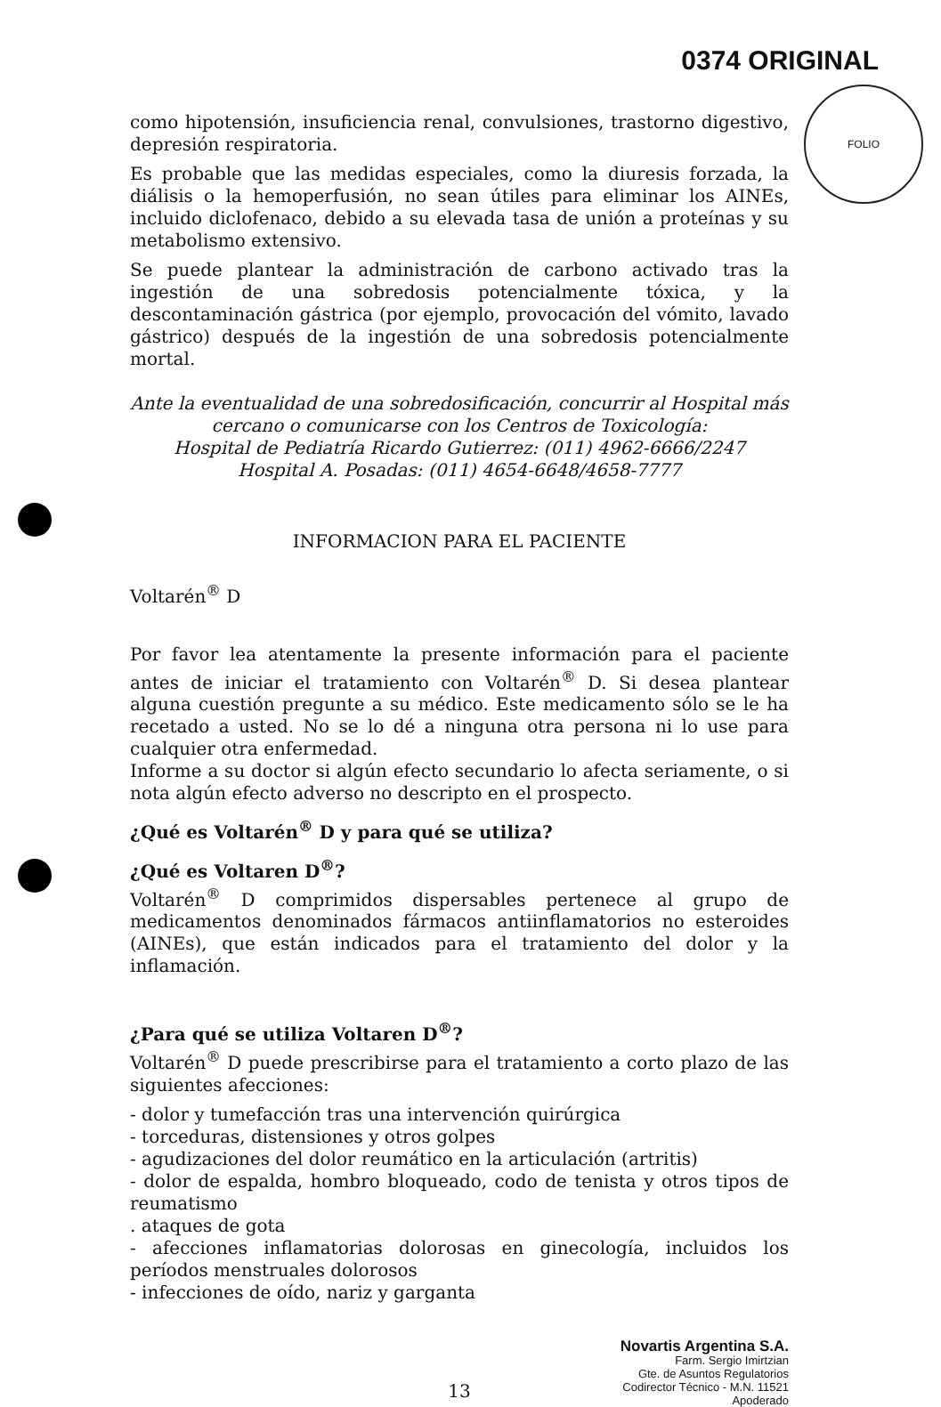FOLIO
0374 ORIGINAL
como hipotensión, insuficiencia renal, convulsiones, trastorno digestivo, depresión respiratoria.
Es probable que las medidas especiales, como la diuresis forzada, la diálisis o la hemoperfusión, no sean útiles para eliminar los AINEs, incluido diclofenaco, debido a su elevada tasa de unión a proteínas y su metabolismo extensivo.
Se puede plantear la administración de carbono activado tras la ingestión de una sobredosis potencialmente tóxica, y la descontaminación gástrica (por ejemplo, provocación del vómito, lavado gástrico) después de la ingestión de una sobredosis potencialmente mortal.
Ante la eventualidad de una sobredosificación, concurrir al Hospital más cercano o comunicarse con los Centros de Toxicología:
Hospital de Pediatría Ricardo Gutierrez: (011) 4962-6666/2247
Hospital A. Posadas: (011) 4654-6648/4658-7777
INFORMACION PARA EL PACIENTE
Voltarén<sup>®</sup> D
Por favor lea atentamente la presente información para el paciente antes de iniciar el tratamiento con Voltarén<sup>®</sup> D. Si desea plantear alguna cuestión pregunte a su médico. Este medicamento sólo se le ha recetado a usted. No se lo dé a ninguna otra persona ni lo use para cualquier otra enfermedad.
Informe a su doctor si algún efecto secundario lo afecta seriamente, o si nota algún efecto adverso no descripto en el prospecto.
¿Qué es Voltarén<sup>®</sup> D y para qué se utiliza?
¿Qué es Voltaren D<sup>®</sup>?
Voltarén<sup>®</sup> D comprimidos dispersables pertenece al grupo de medicamentos denominados fármacos antiinflamatorios no esteroides (AINEs), que están indicados para el tratamiento del dolor y la inflamación.
¿Para qué se utiliza Voltaren D<sup>®</sup>?
Voltarén<sup>®</sup> D puede prescribirse para el tratamiento a corto plazo de las siguientes afecciones:
- dolor y tumefacción tras una intervención quirúrgica
- torceduras, distensiones y otros golpes
- agudizaciones del dolor reumático en la articulación (artritis)
- dolor de espalda, hombro bloqueado, codo de tenista y otros tipos de reumatismo
. ataques de gota
- afecciones inflamatorias dolorosas en ginecología, incluidos los períodos menstruales dolorosos
- infecciones de oído, nariz y garganta
Novartis Argentina S.A.
Farm. Sergio Imirtzian
Gte. de Asuntos Regulatorios
Codirector Técnico - M.N. 11521
Apoderado
13